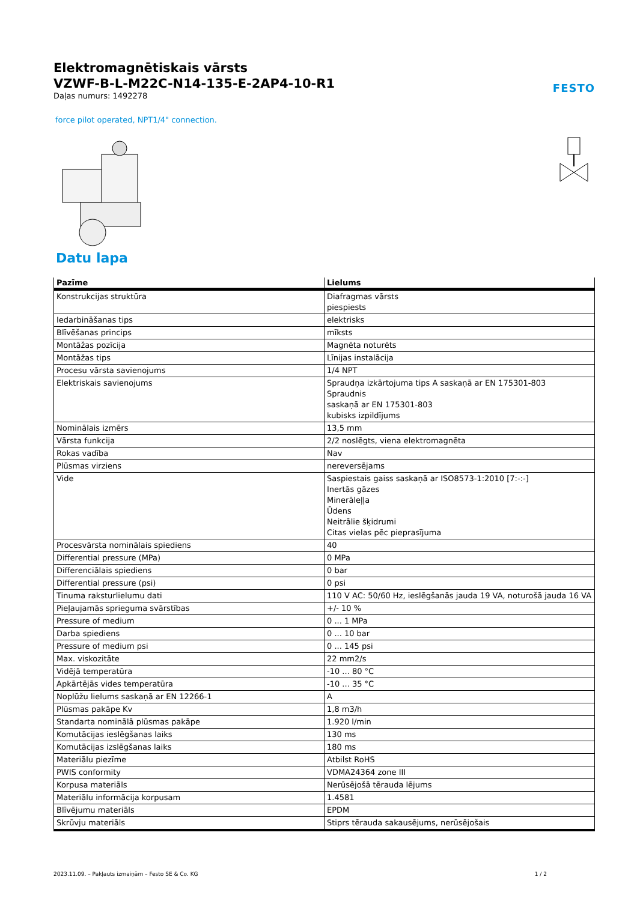Elektromagnētiskais vārsts
VZWF-B-L-M22C-N14-135-E-2AP4-10-R1
Daļas numurs: 1492278
FESTO
force pilot operated, NPT1/4" connection.
Datu lapa
| Pazīme | Lielums |
| --- | --- |
| Konstrukcijas struktūra | Diafragmas vārsts piespiests |
| Iedarbināšanas tips | elektrisks |
| Blīvēšanas princips | mīksts |
| Montāžas pozīcija | Magnēta noturēts |
| Montāžas tips | Līnijas instalācija |
| Procesu vārsta savienojums | 1/4 NPT |
| Elektriskais savienojums | Spraudņa izkārtojuma tips A saskaņā ar EN 175301-803 Spraudnis saskaņā ar EN 175301-803 kubisks izpildījums |
| Nominālais izmērs | 13,5 mm |
| Vārsta funkcija | 2/2 noslēgts, viena elektromagnēta |
| Rokas vadība | Nav |
| Plūsmas virziens | nereversējams |
| Vide | Saspiestais gaiss saskaņā ar ISO8573-1:2010 [7:-:-] Inertās gāzes Minerāleļļa Ūdens Neitrālie šķidrumi Citas vielas pēc pieprasījuma |
| Procesvārsta nominālais spiediens | 40 |
| Differential pressure (MPa) | 0 MPa |
| Differenciālais spiediens | 0 bar |
| Differential pressure (psi) | 0 psi |
| Tinuma raksturlielumu dati | 110 V AC: 50/60 Hz, ieslēgšanās jauda 19 VA, noturošā jauda 16 VA |
| Pieļaujamās sprieguma svārstības | +/- 10 % |
| Pressure of medium | 0 ... 1 MPa |
| Darba spiediens | 0 ... 10 bar |
| Pressure of medium psi | 0 ... 145 psi |
| Max. viskozitāte | 22 mm2/s |
| Vidējā temperatūra | -10 ... 80 °C |
| Apkārtējās vides temperatūra | -10 ... 35 °C |
| Noplūžu lielums saskaņā ar EN 12266-1 | A |
| Plūsmas pakāpe Kv | 1,8 m3/h |
| Standarta nominālā plūsmas pakāpe | 1.920 l/min |
| Komutācijas ieslēgšanas laiks | 130 ms |
| Komutācijas izslēgšanas laiks | 180 ms |
| Materiālu piezīme | Atbilst RoHS |
| PWIS conformity | VDMA24364 zone III |
| Korpusa materiāls | Nerūsējošā tērauda lējums |
| Materiālu informācija korpusam | 1.4581 |
| Blīvējumu materiāls | EPDM |
| Skrūvju materiāls | Stiprs tērauda sakausējums, nerūsējošais |
2023.11.09. – Pakļauts izmaiņām – Festo SE & Co. KG 1 / 2